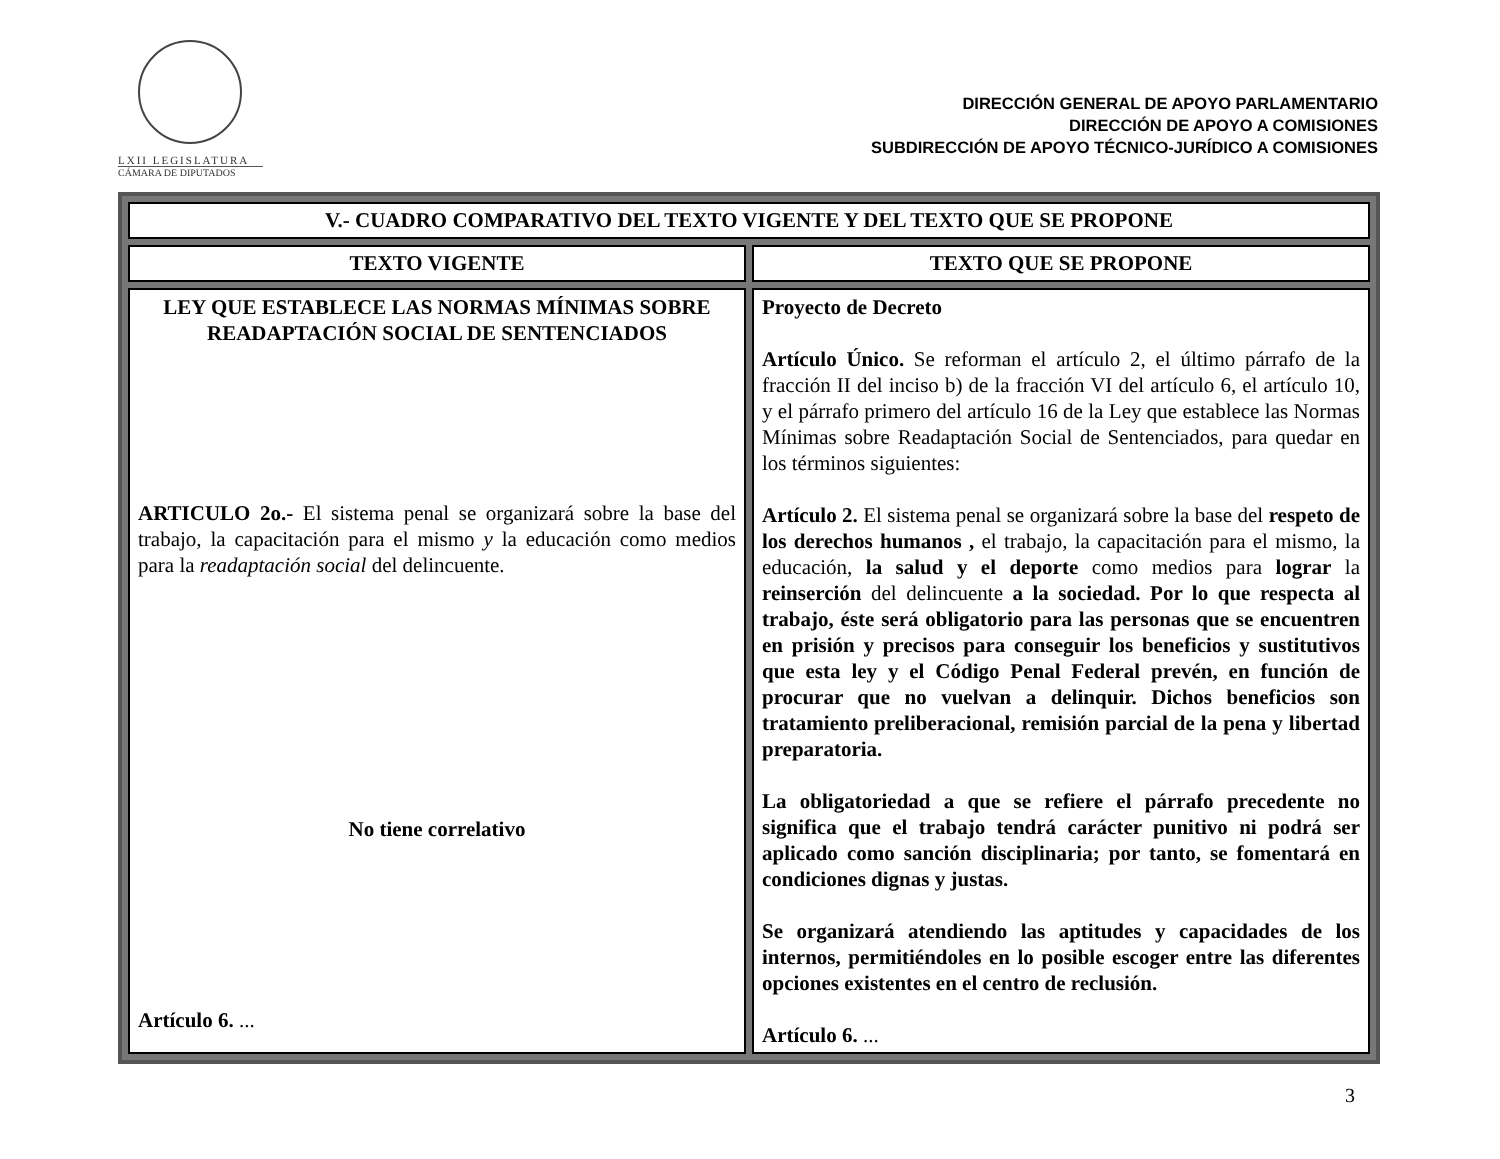LXII LEGISLATURA
CÁMARA DE DIPUTADOS
DIRECCIÓN GENERAL DE APOYO PARLAMENTARIO
DIRECCIÓN DE APOYO A COMISIONES
SUBDIRECCIÓN DE APOYO TÉCNICO-JURÍDICO A COMISIONES
| V.- CUADRO COMPARATIVO DEL TEXTO VIGENTE Y DEL TEXTO QUE SE PROPONE | |
| --- | --- |
| TEXTO VIGENTE | TEXTO QUE SE PROPONE |
| LEY QUE ESTABLECE LAS NORMAS MÍNIMAS SOBRE READAPTACIÓN SOCIAL DE SENTENCIADOS ARTICULO 2o.- El sistema penal se organizará sobre la base del trabajo, la capacitación para el mismo y la educación como medios para la readaptación social del delincuente. No tiene correlativo Artículo 6. ... | Proyecto de Decreto Artículo Único. Se reforman el artículo 2, el último párrafo de la fracción II del inciso b) de la fracción VI del artículo 6, el artículo 10, y el párrafo primero del artículo 16 de la Ley que establece las Normas Mínimas sobre Readaptación Social de Sentenciados, para quedar en los términos siguientes: Artículo 2. El sistema penal se organizará sobre la base del respeto de los derechos humanos , el trabajo, la capacitación para el mismo, la educación, la salud y el deporte como medios para lograr la reinserción del delincuente a la sociedad. Por lo que respecta al trabajo, éste será obligatorio para las personas que se encuentren en prisión y precisos para conseguir los beneficios y sustitutivos que esta ley y el Código Penal Federal prevén, en función de procurar que no vuelvan a delinquir. Dichos beneficios son tratamiento preliberacional, remisión parcial de la pena y libertad preparatoria. La obligatoriedad a que se refiere el párrafo precedente no significa que el trabajo tendrá carácter punitivo ni podrá ser aplicado como sanción disciplinaria; por tanto, se fomentará en condiciones dignas y justas. Se organizará atendiendo las aptitudes y capacidades de los internos, permitiéndoles en lo posible escoger entre las diferentes opciones existentes en el centro de reclusión. Artículo 6. ... |
3